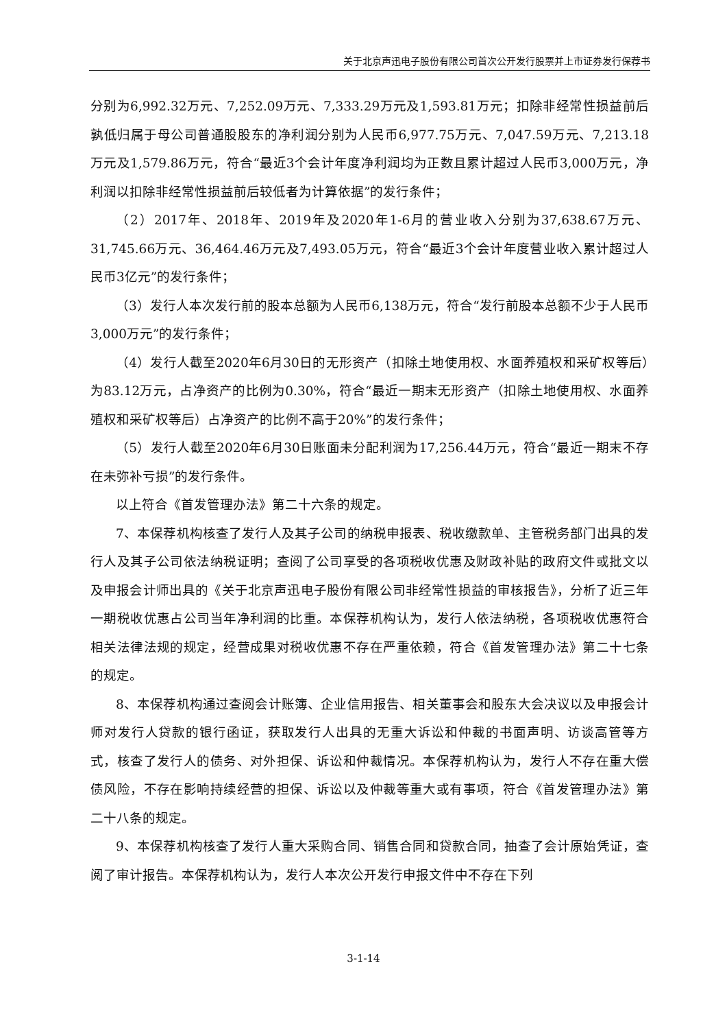关于北京声迅电子股份有限公司首次公开发行股票并上市证券发行保荐书
分别为6,992.32万元、7,252.09万元、7,333.29万元及1,593.81万元；扣除非经常性损益前后孰低归属于母公司普通股股东的净利润分别为人民币6,977.75万元、7,047.59万元、7,213.18万元及1,579.86万元，符合“最近3个会计年度净利润均为正数且累计超过人民币3,000万元，净利润以扣除非经常性损益前后较低者为计算依据”的发行条件；
（2）2017年、2018年、2019年及2020年1-6月的营业收入分别为37,638.67万元、31,745.66万元、36,464.46万元及7,493.05万元，符合“最近3个会计年度营业收入累计超过人民币3亿元”的发行条件；
（3）发行人本次发行前的股本总额为人民币6,138万元，符合“发行前股本总额不少于人民币3,000万元”的发行条件；
（4）发行人截至2020年6月30日的无形资产（扣除土地使用权、水面养殖权和采矿权等后）为83.12万元，占净资产的比例为0.30%，符合“最近一期末无形资产（扣除土地使用权、水面养殖权和采矿权等后）占净资产的比例不高于20%”的发行条件；
（5）发行人截至2020年6月30日账面未分配利润为17,256.44万元，符合“最近一期末不存在未弥补亏损”的发行条件。
以上符合《首发管理办法》第二十六条的规定。
7、本保荐机构核查了发行人及其子公司的纳税申报表、税收缴款单、主管税务部门出具的发行人及其子公司依法纳税证明；查阅了公司享受的各项税收优惠及财政补贴的政府文件或批文以及申报会计师出具的《关于北京声迅电子股份有限公司非经常性损益的审核报告》，分析了近三年一期税收优惠占公司当年净利润的比重。本保荐机构认为，发行人依法纳税，各项税收优惠符合相关法律法规的规定，经营成果对税收优惠不存在严重依赖，符合《首发管理办法》第二十七条的规定。
8、本保荐机构通过查阅会计账簿、企业信用报告、相关董事会和股东大会决议以及申报会计师对发行人贷款的银行函证，获取发行人出具的无重大诉讼和仲裁的书面声明、访谈高管等方式，核查了发行人的债务、对外担保、诉讼和仲裁情况。本保荐机构认为，发行人不存在重大偿债风险，不存在影响持续经营的担保、诉讼以及仲裁等重大或有事项，符合《首发管理办法》第二十八条的规定。
9、本保荐机构核查了发行人重大采购合同、销售合同和贷款合同，抽查了会计原始凭证，查阅了审计报告。本保荐机构认为，发行人本次公开发行申报文件中不存在下列
3-1-14